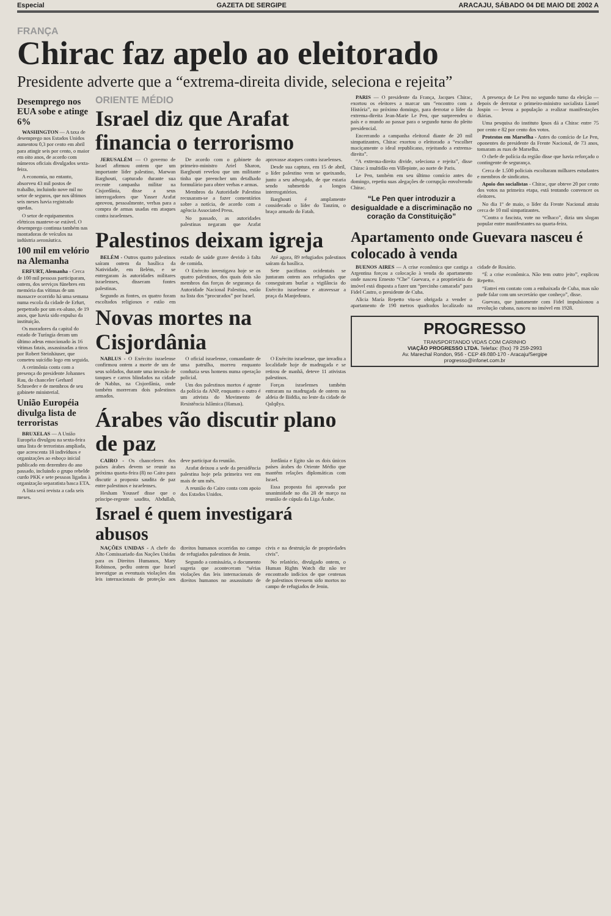Especial GAZETA DE SERGIPE ARACAJU, SÁBADO 04 DE MAIO DE 2002 A
FRANÇA
Chirac faz apelo ao eleitorado
Presidente adverte que a “extrema-direita divide, seleciona e rejeita”
Desemprego nos EUA sobe e atinge 6%
WASHINGTON — A taxa de desemprego nos Estados Unidos aumentou 0,3 por cento em abril para atingir seis por cento, o maior em oito anos, de acordo com números oficiais divulgados sexta-feira.
A economia, no entanto, absorveu 43 mil postos de trabalho, incluindo nove mil no setor de seguros, que nos últimos seis meses havia registrado quedas.
O setor de equipamentos elétricos manteve-se estável. O desemprego continua também nas montadoras de veículos na indústria aeronáutica.
100 mil em velório na Alemanha
ERFURT, Alemanha - Cerca de 100 mil pessoas participaram, ontem, dos serviços fúnebres em memória das vítimas de um massacre ocorrido há uma semana numa escola da cidade de Erfurt, perpetrado por um ex-aluno, de 19 anos, que havia sido expulso da instituição.
Os moradores da capital do estado de Turíngia deram um último adeus emocionado às 16 vítimas fatais, assassinadas a tiros por Robert Steinhäuser, que cometeu suicídio logo em seguida.
A cerimônia conta com a presença do presidente Johannes Rau, do chanceler Gerhard Schroeder e de membros de seu gabinete ministerial.
União Européia divulga lista de terroristas
BRUXELAS — A União Européia divulgou na sexta-feira uma lista de terroristas ampliada, que acrescenta 18 indivíduos e organizações ao esboço inicial publicado em dezembro do ano passado, incluindo o grupo rebelde curdo PKK e sete pessoas ligadas à organização separatista basca ETA.
A lista será revista a cada seis meses.
ORIENTE MÉDIO
Israel diz que Arafat financia o terrorismo
JERUSALÉM — O governo de Israel afirmou ontem que um importante líder palestino, Marwan Barghouti, capturado durante sua recente campanha militar na Cisjordânia, disse a seus interrogadores que Yasser Arafat aprovou, pessoalmente, verbas para a compra de armas usadas em ataques contra israelenses.
De acordo com o gabinete do primeiro-ministro Ariel Sharon, Barghouti revelou que um militante tinha que preencher um detalhado formulário para obter verbas e armas.
Membros da Autoridade Palestina recusaram-se a fazer comentários sobre a notícia, de acordo com a agência Associated Press.
No passado, as autoridades palestinas negaram que Arafat aprovasse ataques contra israelenses.
Desde sua captura, em 15 de abril, o líder palestino vem se queixando, junto a seu advogado, de que estaria sendo submetido a longos interrogatórios.
Barghouti é amplamente considerado o líder do Tanzim, o braço armado do Fatah.
Palestinos deixam igreja
BELÉM - Outros quatro palestinos saíram ontem da basílica da Natividade, em Belém, e se entregaram às autoridades militares israelenses, disseram fontes palestinas.
Segundo as fontes, os quatro foram escoltados religiosos e estão em estado de saúde grave devido à falta de comida.
O Exército investigava hoje se os quatro palestinos, dos quais dois são membros das forças de segurança da Autoridade Nacional Palestina, estão na lista dos “procurados” por Israel.
Até agora, 89 refugiados palestinos saíram da basílica.
Sete pacifistas ocidentais se juntaram ontem aos refugiados que conseguiram burlar a vigilância do Exército israelense e atravessar a praça da Manjedoura.
Novas mortes na Cisjordânia
NABLUS - O Exército israelense confirmou ontem a morte de um de seus soldados, durante uma invasão de tanques e carros blindados na cidade de Nablus, na Cisjordânia, onde também morreram dois palestinos armados.
O oficial israelense, comandante de uma patrulha, morreu enquanto conduzia seus homens numa operação policial.
Um dos palestinos mortos é agente da polícia da ANP, enquanto o outro é um ativista do Movimento de Resistência Islâmica (Hamas).
O Exército israelense, que invadiu a localidade hoje de madrugada e se retirou de manhã, deteve 11 ativistas palestinos.
Forças israelenses também entraram na madrugada de ontem na aldeia de Biddia, no leste da cidade de Qalqilya.
Árabes vão discutir plano de paz
CAIRO - Os chanceleres dos países árabes devem se reunir na próxima quarta-feira (8) no Cairo para discutir a proposta saudita de paz entre palestinos e israelenses.
Hesham Youssef disse que o príncipe-regente saudita, Abdullah, deve participar da reunião.
Arafat deixou a sede da presidência palestina hoje pela primeira vez em mais de um mês.
A reunião do Cairo conta com apoio dos Estados Unidos.
Jordânia e Egito são os dois únicos países árabes do Oriente Médio que mantêm relações diplomáticas com Israel.
Essa proposta foi aprovada por unanimidade no dia 28 de março na reunião de cúpula da Liga Árabe.
Israel é quem investigará abusos
NAÇÕES UNIDAS - A chefe do Alto Comissariado das Nações Unidas para os Direitos Humanos, Mary Robinson, pediu ontem que Israel investigue as eventuais violações das leis internacionais de proteção aos direitos humanos ocorridas no campo de refugiados palestinos de Jenin.
Segundo a comissária, o documento sugeria que aconteceram “sérias violações das leis internacionais de direitos humanos no assassinato de civis e na destruição de propriedades civis”.
No relatório, divulgado ontem, o Human Rights Watch diz não ter encontrado indícios de que centenas de palestinos tivessem sido mortos no campo de refugiados de Jenin.
PARIS — O presidente da França, Jacques Chirac, exortou os eleitores a marcar um “encontro com a História”, no próximo domingo, para derrotar o líder da extrema-direita Jean-Marie Le Pen, que surpreendeu o país e o mundo ao passar para o segundo turno do pleito presidencial.
Encerrando a campanha eleitoral diante de 20 mil simpatizantes, Chirac exortou o eleitorado a “escolher maciçamente o ideal republicano, rejeitando a extrema-direita”.
“A extrema-direita divide, seleciona e rejeita”, disse Chirac à multidão em Villepinte, ao norte de Paris.
Le Pen, também em seu último comício antes do domingo, repetiu suas alegações de corrupção envolvendo Chirac.
“Le Pen quer introduzir a desigualdade e a discriminação no coração da Constituição”
A presença de Le Pen no segundo turno da eleição — depois de derrotar o primeiro-ministro socialista Lionel Jospin — levou a população a realizar manifestações diárias.
Uma pesquisa do instituto Ipsos dá a Chirac entre 75 por cento e 82 por cento dos votos.
Protestos em Marselha - Antes do comício de Le Pen, oponentes do presidente da Frente Nacional, de 73 anos, tomaram as ruas de Marselha.
O chefe de polícia da região disse que havia reforçado o contingente de segurança.
Cerca de 1.500 policiais escoltaram milhares estudantes e membros de sindicatos.
Apoio dos socialistas - Chirac, que obteve 20 por cento dos votos na primeira etapa, está tentando convencer os eleitores.
No dia 1º de maio, o líder da Frente Nacional atraiu cerca de 10 mil simpatizantes.
“Contra o fascista, vote no velhaco”, dizia um slogan popular entre manifestantes na quarta-feira.
Apartamento onde Guevara nasceu é colocado à venda
BUENOS AIRES — A crise econômica que castiga a Argentina forçou a colocação à venda do apartamento onde nasceu Ernesto “Che” Guevara, e a proprietária do imóvel está disposta a fazer um “precinho camarada” para Fidel Castro, o presidente de Cuba.
Alicia María Repetto viu-se obrigada a vender o apartamento de 190 metros quadrados localizado na cidade de Rosário.
“É a crise econômica. Não tem outro jeito”, explicou Repetto.
“Entrei em contato com a embaixada de Cuba, mas não pude falar com um secretário que conheço”, disse.
Guevara, que juntamente com Fidel impulsionou a revolução cubana, nasceu no imóvel em 1928.
PROGRESSO
TRANSPORTANDO VIDAS COM CARINHO
VIAÇÃO PROGRESSO LTDA. Telefax: (0xx) 79 259-2993
Av. Marechal Rondon, 956 - CEP 49.080-170 - Aracaju/Sergipe
progresso@infonet.com.br